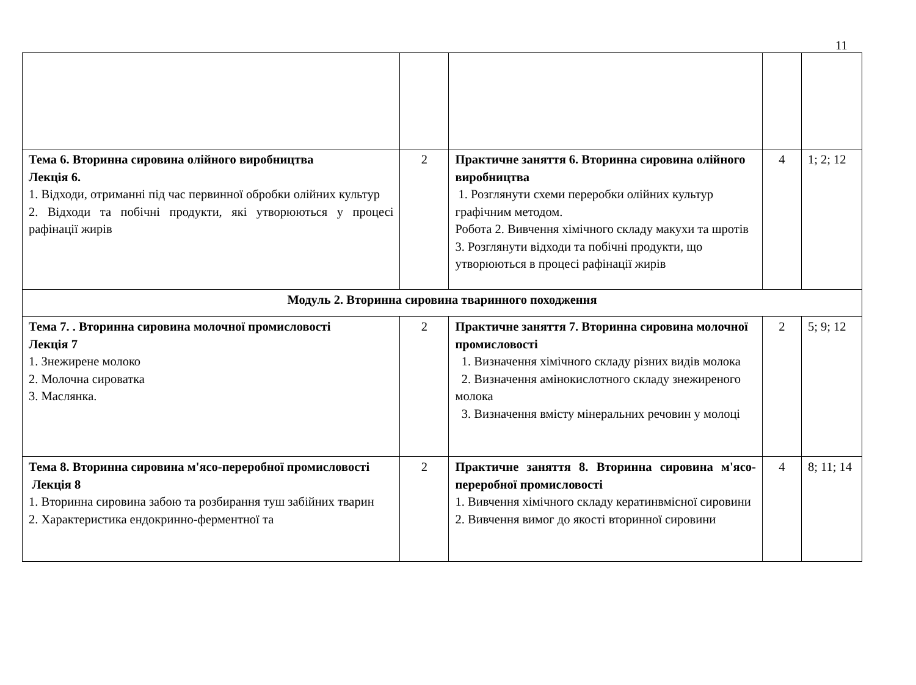11
| Тема 6. Вторинна сировина олійного виробництва Лекція 6. 1. Відходи, отриманні під час первинної обробки олійних культур 2. Відходи та побічні продукти, які утворюються у процесі рафінації жирів | 2 | Практичне заняття 6. Вторинна сировина олійного виробництва 1. Розглянути схеми переробки олійних культур графічним методом. Робота 2. Вивчення хімічного складу макухи та шротів 3. Розглянути відходи та побічні продукти, що утворюються в процесі рафінації жирів | 4 | 1; 2; 12 |
| Модуль 2. Вторинна сировина тваринного походження | | | | |
| Тема 7. . Вторинна сировина молочної промисловості Лекція 7 1. Знежирене молоко 2. Молочна сироватка 3. Маслянка. | 2 | Практичне заняття 7. Вторинна сировина молочної промисловості 1. Визначення хімічного складу різних видів молока 2. Визначення амінокислотного складу знежиреного молока 3. Визначення вмісту мінеральних речовин у молоці | 2 | 5; 9; 12 |
| Тема 8. Вторинна сировина м'ясо-переробної промисловості Лекція 8 1. Вторинна сировина забою та розбирання туш забійних тварин 2. Характеристика ендокринно-ферментної та | 2 | Практичне заняття 8. Вторинна сировина м'ясо-переробної промисловості 1. Вивчення хімічного складу кератинвмісної сировини 2. Вивчення вимог до якості вторинної сировини | 4 | 8; 11; 14 |